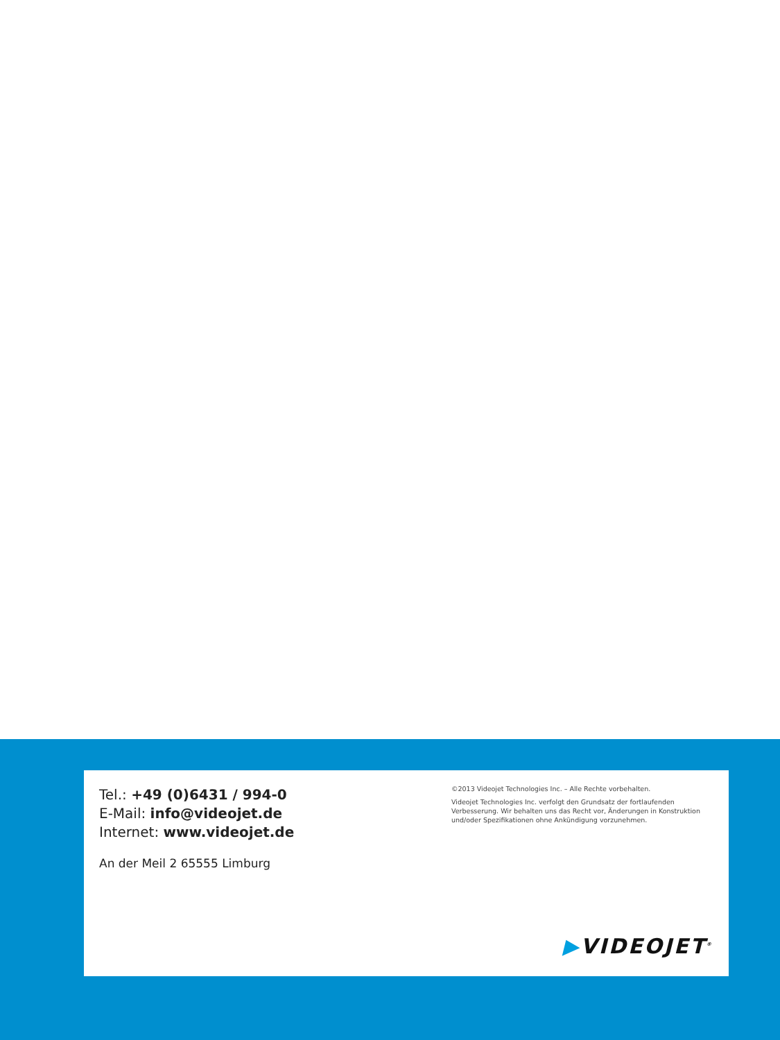Tel.: +49 (0)6431 / 994-0
E-Mail: info@videojet.de
Internet: www.videojet.de
An der Meil 2 65555 Limburg
©2013 Videojet Technologies Inc. – Alle Rechte vorbehalten.
Videojet Technologies Inc. verfolgt den Grundsatz der fortlaufenden Verbesserung. Wir behalten uns das Recht vor, Änderungen in Konstruktion und/oder Spezifikationen ohne Ankündigung vorzunehmen.
▶VIDEOJET<sup>®</sup>